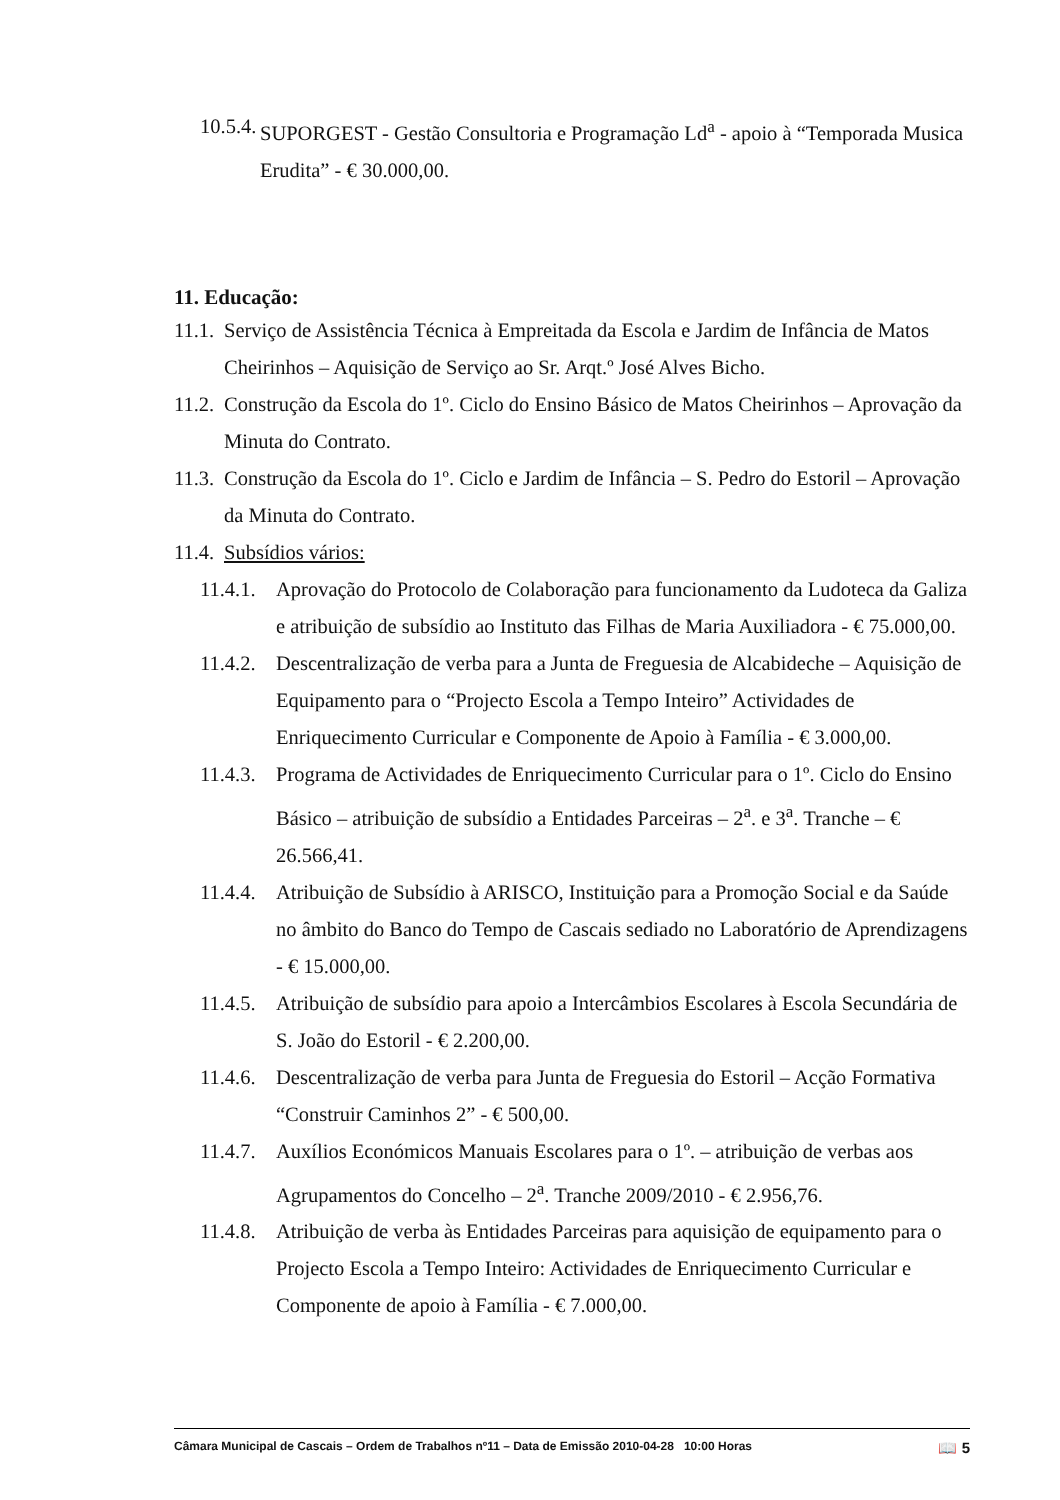10.5.4. SUPORGEST - Gestão Consultoria e Programação Ld<sup>a</sup> - apoio à “Temporada Musica Erudita” - € 30.000,00.
11. Educação:
11.1. Serviço de Assistência Técnica à Empreitada da Escola e Jardim de Infância de Matos Cheirinhos – Aquisição de Serviço ao Sr. Arqt.º José Alves Bicho.
11.2. Construção da Escola do 1º. Ciclo do Ensino Básico de Matos Cheirinhos – Aprovação da Minuta do Contrato.
11.3. Construção da Escola do 1º. Ciclo e Jardim de Infância – S. Pedro do Estoril – Aprovação da Minuta do Contrato.
11.4. Subsídios vários:
11.4.1. Aprovação do Protocolo de Colaboração para funcionamento da Ludoteca da Galiza e atribuição de subsídio ao Instituto das Filhas de Maria Auxiliadora - € 75.000,00.
11.4.2. Descentralização de verba para a Junta de Freguesia de Alcabideche – Aquisição de Equipamento para o “Projecto Escola a Tempo Inteiro” Actividades de Enriquecimento Curricular e Componente de Apoio à Família - € 3.000,00.
11.4.3. Programa de Actividades de Enriquecimento Curricular para o 1º. Ciclo do Ensino Básico – atribuição de subsídio a Entidades Parceiras – 2<sup>a</sup>. e 3<sup>a</sup>. Tranche – € 26.566,41.
11.4.4. Atribuição de Subsídio à ARISCO, Instituição para a Promoção Social e da Saúde no âmbito do Banco do Tempo de Cascais sediado no Laboratório de Aprendizagens - € 15.000,00.
11.4.5. Atribuição de subsídio para apoio a Intercâmbios Escolares à Escola Secundária de S. João do Estoril - € 2.200,00.
11.4.6. Descentralização de verba para Junta de Freguesia do Estoril – Acção Formativa “Construir Caminhos 2” - € 500,00.
11.4.7. Auxílios Económicos Manuais Escolares para o 1º. – atribuição de verbas aos Agrupamentos do Concelho – 2<sup>a</sup>. Tranche 2009/2010 - € 2.956,76.
11.4.8. Atribuição de verba às Entidades Parceiras para aquisição de equipamento para o Projecto Escola a Tempo Inteiro: Actividades de Enriquecimento Curricular e Componente de apoio à Família - € 7.000,00.
Câmara Municipal de Cascais – Ordem de Trabalhos nº11 – Data de Emissão 2010-04-28 10:00 Horas 📖 5